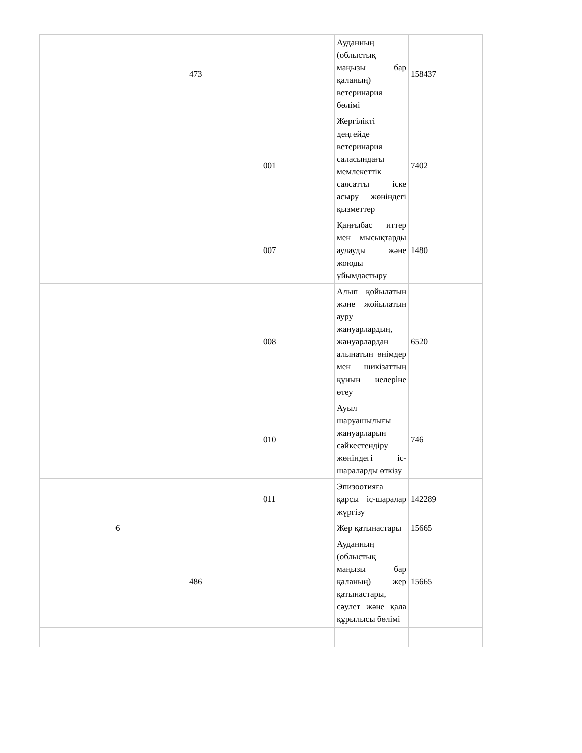| | | 473 | | Ауданның (облыстық маңызы бар қаланың) ветеринария бөлімі | 158437 |
| | | | 001 | Жергілікті деңгейде ветеринария саласындағы мемлекеттік саясатты іске асыру жөніндегі қызметтер | 7402 |
| | | | 007 | Қаңғыбас иттер мен мысықтарды аулауды және жоюды ұйымдастыру | 1480 |
| | | | 008 | Алып қойылатын және жойылатын ауру жануарлардың, жануарлардан алынатын өнімдер мен шикізаттың құнын иелеріне өтеу | 6520 |
| | | | 010 | Ауыл шаруашылығы жануарларын сәйкестендіру жөніндегі іс-шараларды өткізу | 746 |
| | | | 011 | Эпизоотияға қарсы іс-шаралар жүргізу | 142289 |
| | 6 | | | Жер қатынастары | 15665 |
| | | 486 | | Ауданның (облыстық маңызы бар қаланың) жер қатынастары, сәулет және қала құрылысы бөлімі | 15665 |